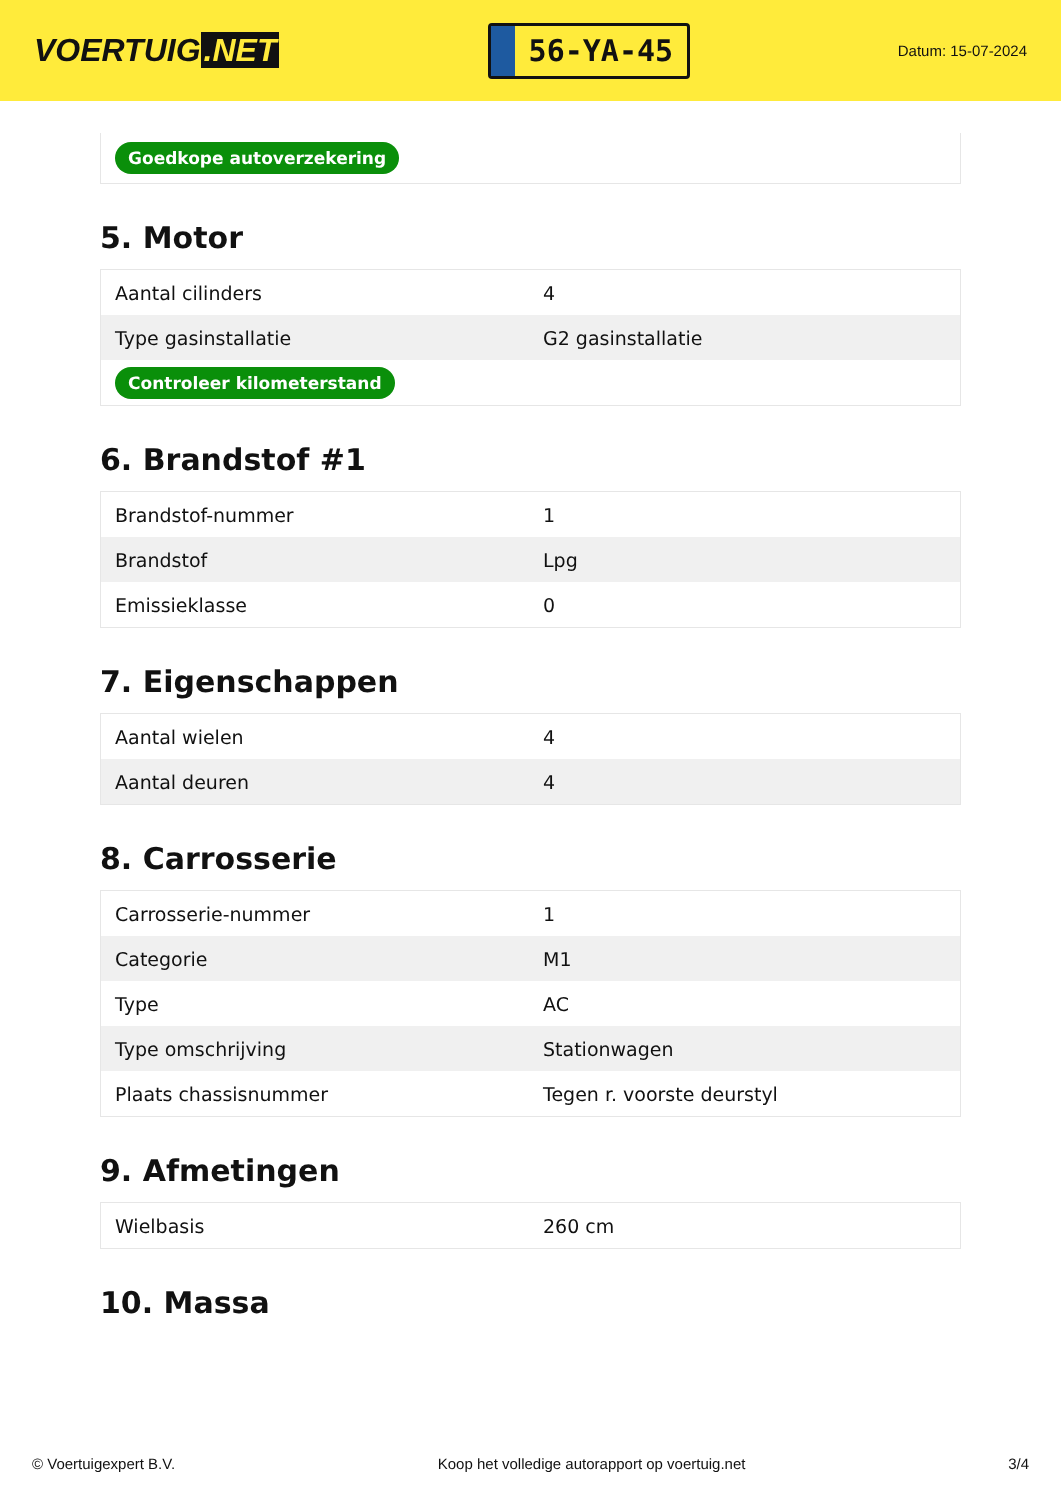VOERTUIG.NET
56-YA-45
Datum: 15-07-2024
| Goedkope autoverzekering |
5. Motor
| Aantal cilinders | 4 |
| Type gasinstallatie | G2 gasinstallatie |
| Controleer kilometerstand | |
6. Brandstof #1
| Brandstof-nummer | 1 |
| Brandstof | Lpg |
| Emissieklasse | 0 |
7. Eigenschappen
| Aantal wielen | 4 |
| Aantal deuren | 4 |
8. Carrosserie
| Carrosserie-nummer | 1 |
| Categorie | M1 |
| Type | AC |
| Type omschrijving | Stationwagen |
| Plaats chassisnummer | Tegen r. voorste deurstyl |
9. Afmetingen
| Wielbasis | 260 cm |
10. Massa
© Voertuigexpert B.V. Koop het volledige autorapport op voertuig.net 3/4